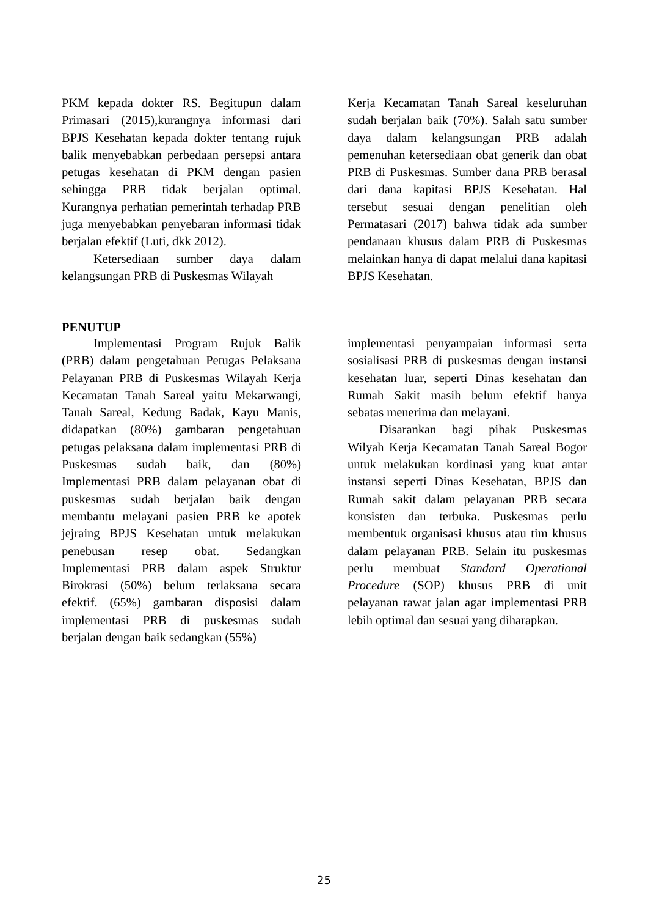PKM kepada dokter RS. Begitupun dalam Primasari (2015),kurangnya informasi dari BPJS Kesehatan kepada dokter tentang rujuk balik menyebabkan perbedaan persepsi antara petugas kesehatan di PKM dengan pasien sehingga PRB tidak berjalan optimal. Kurangnya perhatian pemerintah terhadap PRB juga menyebabkan penyebaran informasi tidak berjalan efektif (Luti, dkk 2012).
Ketersediaan sumber daya dalam kelangsungan PRB di Puskesmas Wilayah
Kerja Kecamatan Tanah Sareal keseluruhan sudah berjalan baik (70%). Salah satu sumber daya dalam kelangsungan PRB adalah pemenuhan ketersediaan obat generik dan obat PRB di Puskesmas. Sumber dana PRB berasal dari dana kapitasi BPJS Kesehatan. Hal tersebut sesuai dengan penelitian oleh Permatasari (2017) bahwa tidak ada sumber pendanaan khusus dalam PRB di Puskesmas melainkan hanya di dapat melalui dana kapitasi BPJS Kesehatan.
PENUTUP
Implementasi Program Rujuk Balik (PRB) dalam pengetahuan Petugas Pelaksana Pelayanan PRB di Puskesmas Wilayah Kerja Kecamatan Tanah Sareal yaitu Mekarwangi, Tanah Sareal, Kedung Badak, Kayu Manis, didapatkan (80%) gambaran pengetahuan petugas pelaksana dalam implementasi PRB di Puskesmas sudah baik, dan (80%) Implementasi PRB dalam pelayanan obat di puskesmas sudah berjalan baik dengan membantu melayani pasien PRB ke apotek jejraing BPJS Kesehatan untuk melakukan penebusan resep obat. Sedangkan Implementasi PRB dalam aspek Struktur Birokrasi (50%) belum terlaksana secara efektif. (65%) gambaran disposisi dalam implementasi PRB di puskesmas sudah berjalan dengan baik sedangkan (55%)
implementasi penyampaian informasi serta sosialisasi PRB di puskesmas dengan instansi kesehatan luar, seperti Dinas kesehatan dan Rumah Sakit masih belum efektif hanya sebatas menerima dan melayani.
Disarankan bagi pihak Puskesmas Wilyah Kerja Kecamatan Tanah Sareal Bogor untuk melakukan kordinasi yang kuat antar instansi seperti Dinas Kesehatan, BPJS dan Rumah sakit dalam pelayanan PRB secara konsisten dan terbuka. Puskesmas perlu membentuk organisasi khusus atau tim khusus dalam pelayanan PRB. Selain itu puskesmas perlu membuat Standard Operational Procedure (SOP) khusus PRB di unit pelayanan rawat jalan agar implementasi PRB lebih optimal dan sesuai yang diharapkan.
25